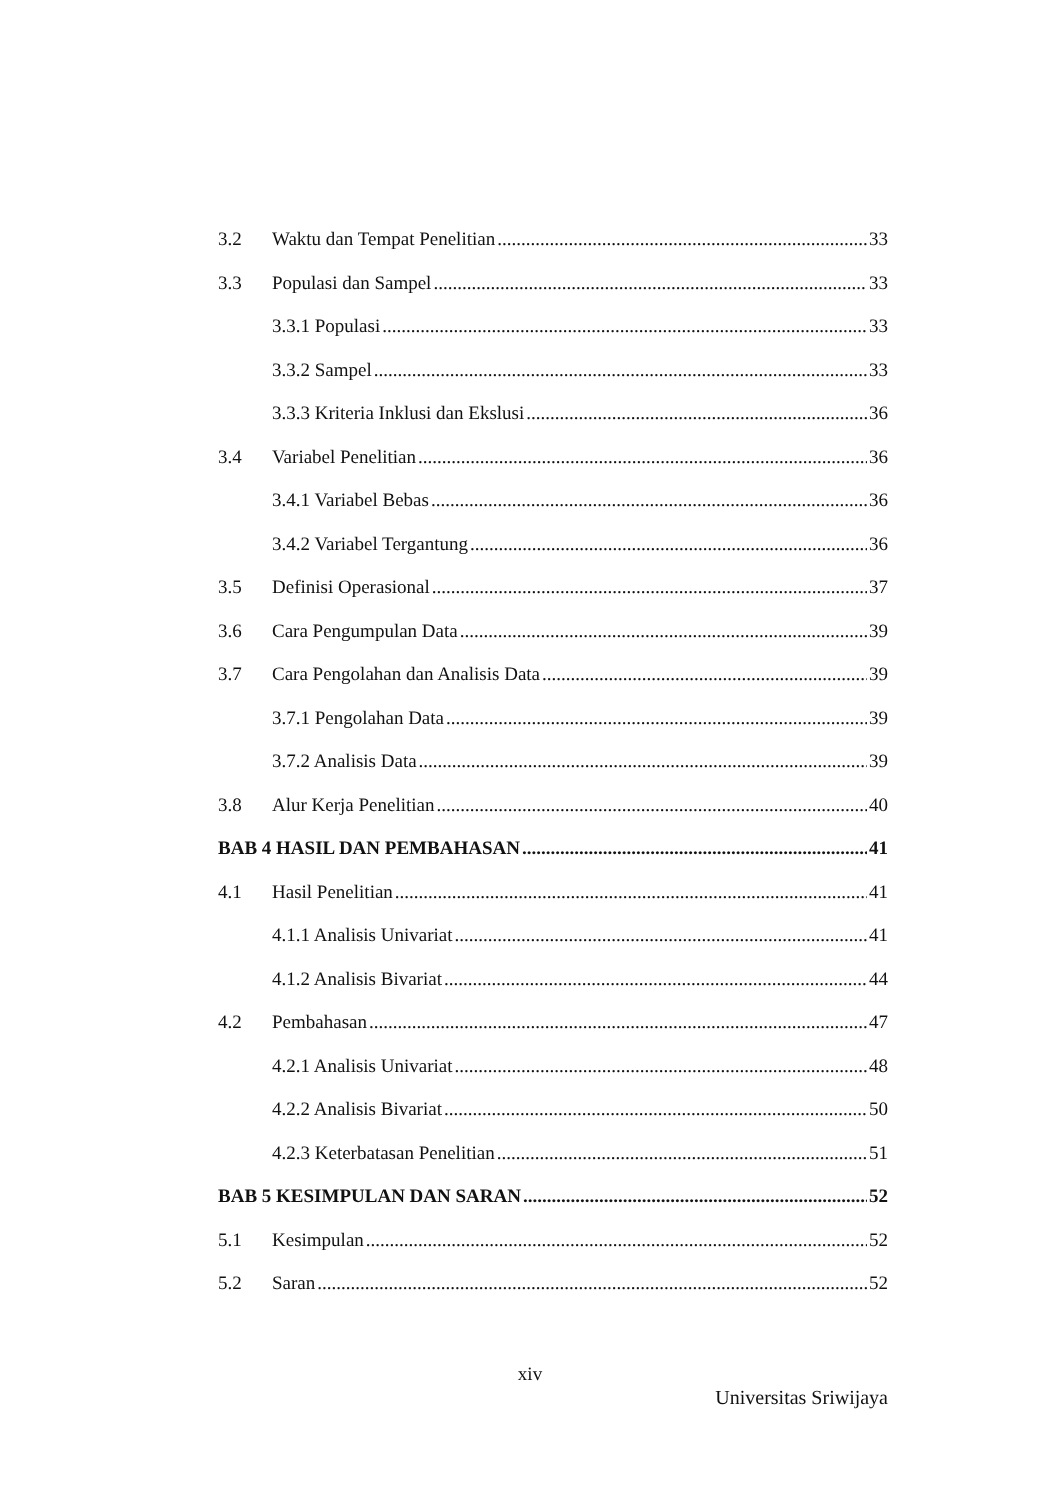3.2 Waktu dan Tempat Penelitian 33
3.3 Populasi dan Sampel 33
3.3.1 Populasi 33
3.3.2 Sampel 33
3.3.3 Kriteria Inklusi dan Ekslusi 36
3.4 Variabel Penelitian 36
3.4.1 Variabel Bebas 36
3.4.2 Variabel Tergantung 36
3.5 Definisi Operasional 37
3.6 Cara Pengumpulan Data 39
3.7 Cara Pengolahan dan Analisis Data 39
3.7.1 Pengolahan Data 39
3.7.2 Analisis Data 39
3.8 Alur Kerja Penelitian 40
BAB 4 HASIL DAN PEMBAHASAN 41
4.1 Hasil Penelitian 41
4.1.1 Analisis Univariat 41
4.1.2 Analisis Bivariat 44
4.2 Pembahasan 47
4.2.1 Analisis Univariat 48
4.2.2 Analisis Bivariat 50
4.2.3 Keterbatasan Penelitian 51
BAB 5 KESIMPULAN DAN SARAN 52
5.1 Kesimpulan 52
5.2 Saran 52
xiv
Universitas Sriwijaya